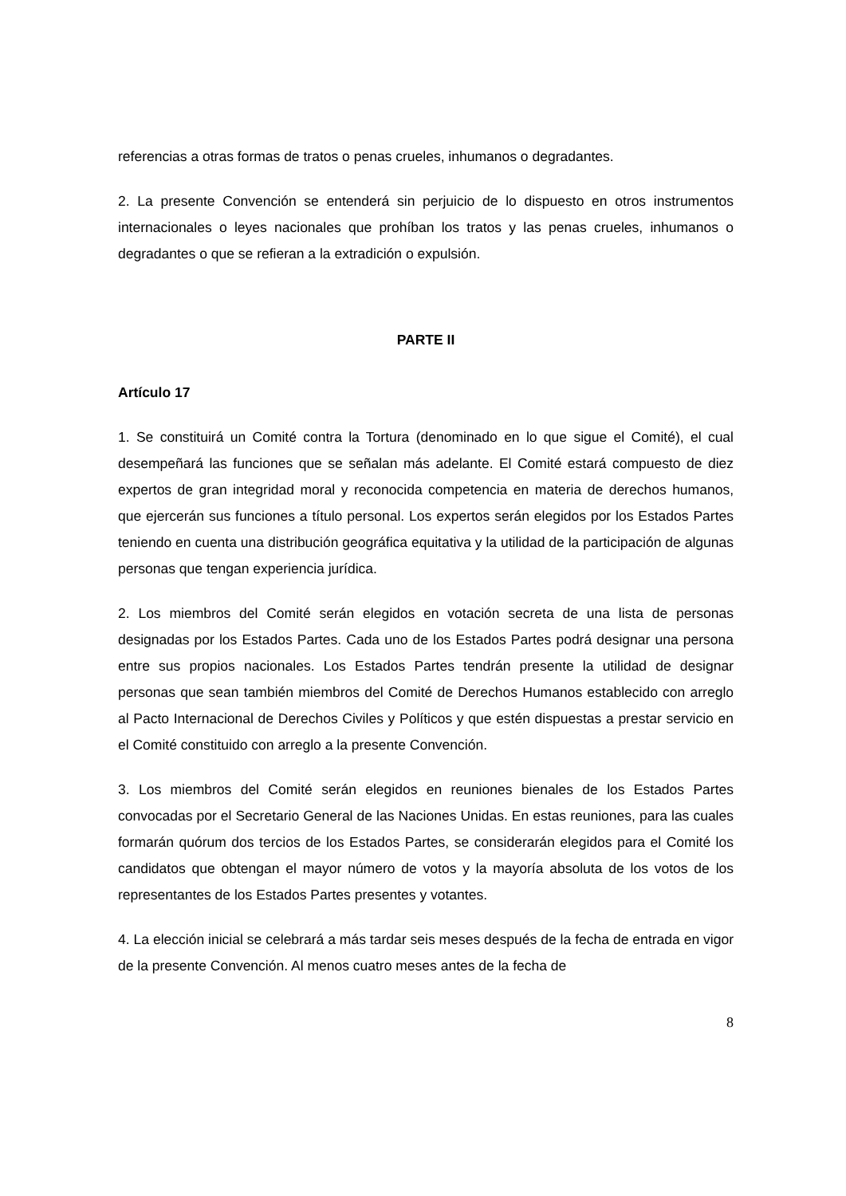referencias a otras formas de tratos o penas crueles, inhumanos o degradantes.
2. La presente Convención se entenderá sin perjuicio de lo dispuesto en otros instrumentos internacionales o leyes nacionales que prohíban los tratos y las penas crueles, inhumanos o degradantes o que se refieran a la extradición o expulsión.
PARTE II
Artículo 17
1. Se constituirá un Comité contra la Tortura (denominado en lo que sigue el Comité), el cual desempeñará las funciones que se señalan más adelante. El Comité estará compuesto de diez expertos de gran integridad moral y reconocida competencia en materia de derechos humanos, que ejercerán sus funciones a título personal. Los expertos serán elegidos por los Estados Partes teniendo en cuenta una distribución geográfica equitativa y la utilidad de la participación de algunas personas que tengan experiencia jurídica.
2. Los miembros del Comité serán elegidos en votación secreta de una lista de personas designadas por los Estados Partes. Cada uno de los Estados Partes podrá designar una persona entre sus propios nacionales. Los Estados Partes tendrán presente la utilidad de designar personas que sean también miembros del Comité de Derechos Humanos establecido con arreglo al Pacto Internacional de Derechos Civiles y Políticos y que estén dispuestas a prestar servicio en el Comité constituido con arreglo a la presente Convención.
3. Los miembros del Comité serán elegidos en reuniones bienales de los Estados Partes convocadas por el Secretario General de las Naciones Unidas. En estas reuniones, para las cuales formarán quórum dos tercios de los Estados Partes, se considerarán elegidos para el Comité los candidatos que obtengan el mayor número de votos y la mayoría absoluta de los votos de los representantes de los Estados Partes presentes y votantes.
4. La elección inicial se celebrará a más tardar seis meses después de la fecha de entrada en vigor de la presente Convención. Al menos cuatro meses antes de la fecha de
8